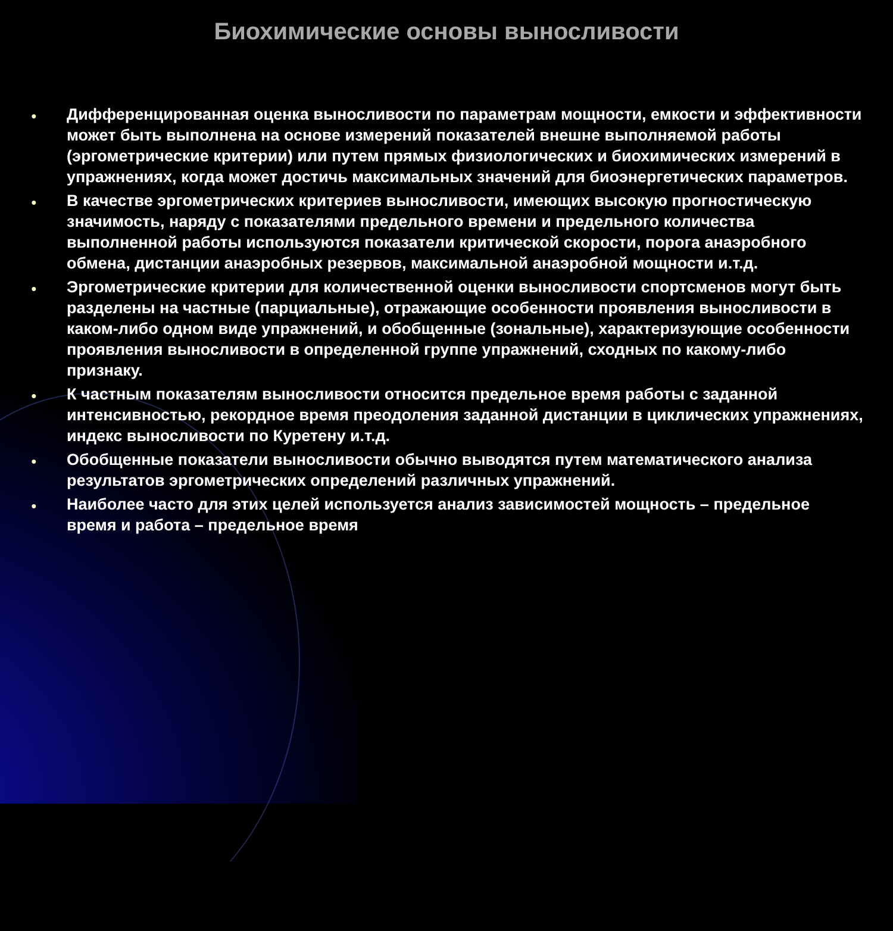Биохимические основы выносливости
● Дифференцированная оценка выносливости по параметрам мощности, емкости и эффективности может быть выполнена на основе измерений показателей внешне выполняемой работы (эргометрические критерии) или путем прямых физиологических и биохимических измерений в упражнениях, когда может достичь максимальных значений для биоэнергетических параметров.
● В качестве эргометрических критериев выносливости, имеющих высокую прогностическую значимость, наряду с показателями предельного времени и предельного количества выполненной работы используются показатели критической скорости, порога анаэробного обмена, дистанции анаэробных резервов, максимальной анаэробной мощности и.т.д.
● Эргометрические критерии для количественной оценки выносливости спортсменов могут быть разделены на частные (парциальные), отражающие особенности проявления выносливости в каком-либо одном виде упражнений, и обобщенные (зональные), характеризующие особенности проявления выносливости в определенной группе упражнений, сходных по какому-либо признаку.
● К частным показателям выносливости относится предельное время работы с заданной интенсивностью, рекордное время преодоления заданной дистанции в циклических упражнениях, индекс выносливости по Куретену и.т.д.
● Обобщенные показатели выносливости обычно выводятся путем математического анализа результатов эргометрических определений различных упражнений.
● Наиболее часто для этих целей используется анализ зависимостей мощность – предельное время и работа – предельное время